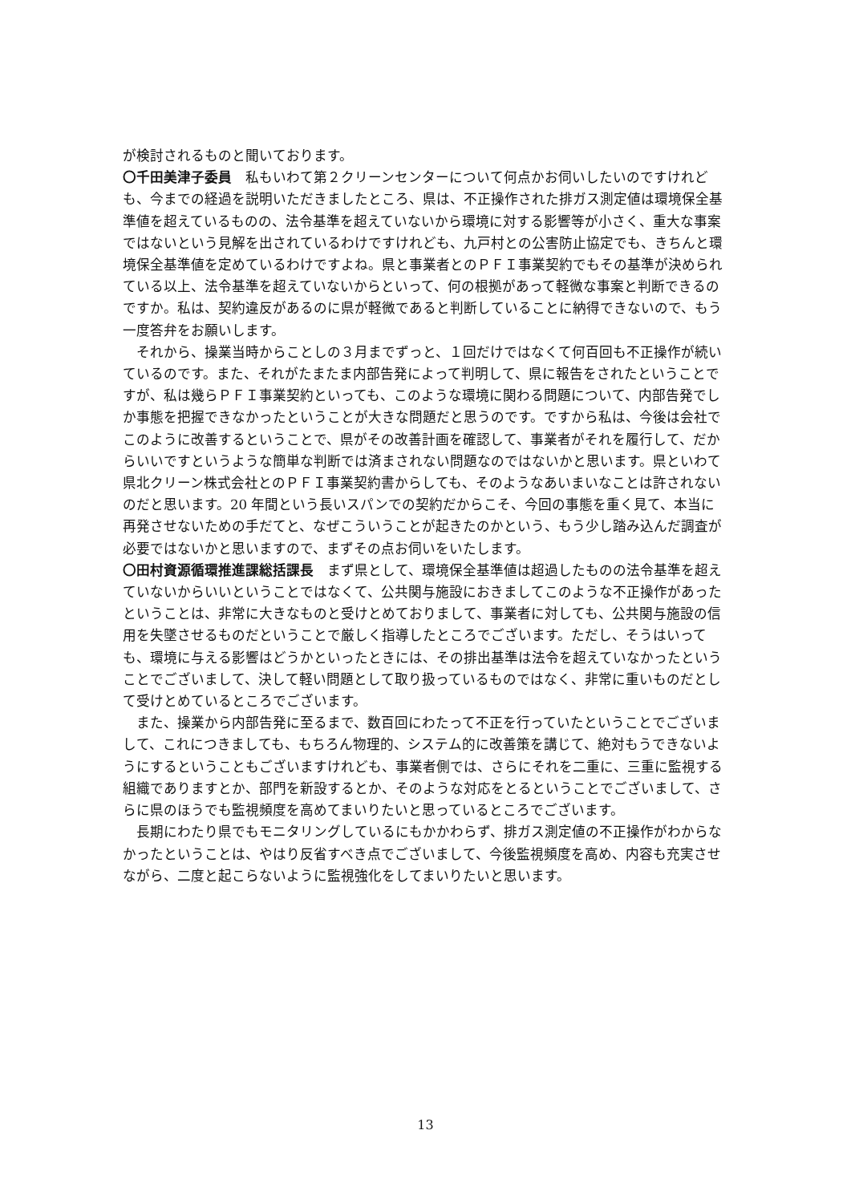が検討されるものと聞いております。
〇千田美津子委員　私もいわて第２クリーンセンターについて何点かお伺いしたいのですけれども、今までの経過を説明いただきましたところ、県は、不正操作された排ガス測定値は環境保全基準値を超えているものの、法令基準を超えていないから環境に対する影響等が小さく、重大な事案ではないという見解を出されているわけですけれども、九戸村との公害防止協定でも、きちんと環境保全基準値を定めているわけですよね。県と事業者とのＰＦＩ事業契約でもその基準が決められている以上、法令基準を超えていないからといって、何の根拠があって軽微な事案と判断できるのですか。私は、契約違反があるのに県が軽微であると判断していることに納得できないので、もう一度答弁をお願いします。
それから、操業当時からことしの３月までずっと、１回だけではなくて何百回も不正操作が続いているのです。また、それがたまたま内部告発によって判明して、県に報告をされたということですが、私は幾らＰＦＩ事業契約といっても、このような環境に関わる問題について、内部告発でしか事態を把握できなかったということが大きな問題だと思うのです。ですから私は、今後は会社でこのように改善するということで、県がその改善計画を確認して、事業者がそれを履行して、だからいいですというような簡単な判断では済まされない問題なのではないかと思います。県といわて県北クリーン株式会社とのＰＦＩ事業契約書からしても、そのようなあいまいなことは許されないのだと思います。20 年間という長いスパンでの契約だからこそ、今回の事態を重く見て、本当に再発させないための手だてと、なぜこういうことが起きたのかという、もう少し踏み込んだ調査が必要ではないかと思いますので、まずその点お伺いをいたします。
〇田村資源循環推進課総括課長　まず県として、環境保全基準値は超過したものの法令基準を超えていないからいいということではなくて、公共関与施設におきましてこのような不正操作があったということは、非常に大きなものと受けとめておりまして、事業者に対しても、公共関与施設の信用を失墜させるものだということで厳しく指導したところでございます。ただし、そうはいっても、環境に与える影響はどうかといったときには、その排出基準は法令を超えていなかったということでございまして、決して軽い問題として取り扱っているものではなく、非常に重いものだとして受けとめているところでございます。
また、操業から内部告発に至るまで、数百回にわたって不正を行っていたということでございまして、これにつきましても、もちろん物理的、システム的に改善策を講じて、絶対もうできないようにするということもございますけれども、事業者側では、さらにそれを二重に、三重に監視する組織でありますとか、部門を新設するとか、そのような対応をとるということでございまして、さらに県のほうでも監視頻度を高めてまいりたいと思っているところでございます。
長期にわたり県でもモニタリングしているにもかかわらず、排ガス測定値の不正操作がわからなかったということは、やはり反省すべき点でございまして、今後監視頻度を高め、内容も充実させながら、二度と起こらないように監視強化をしてまいりたいと思います。
13